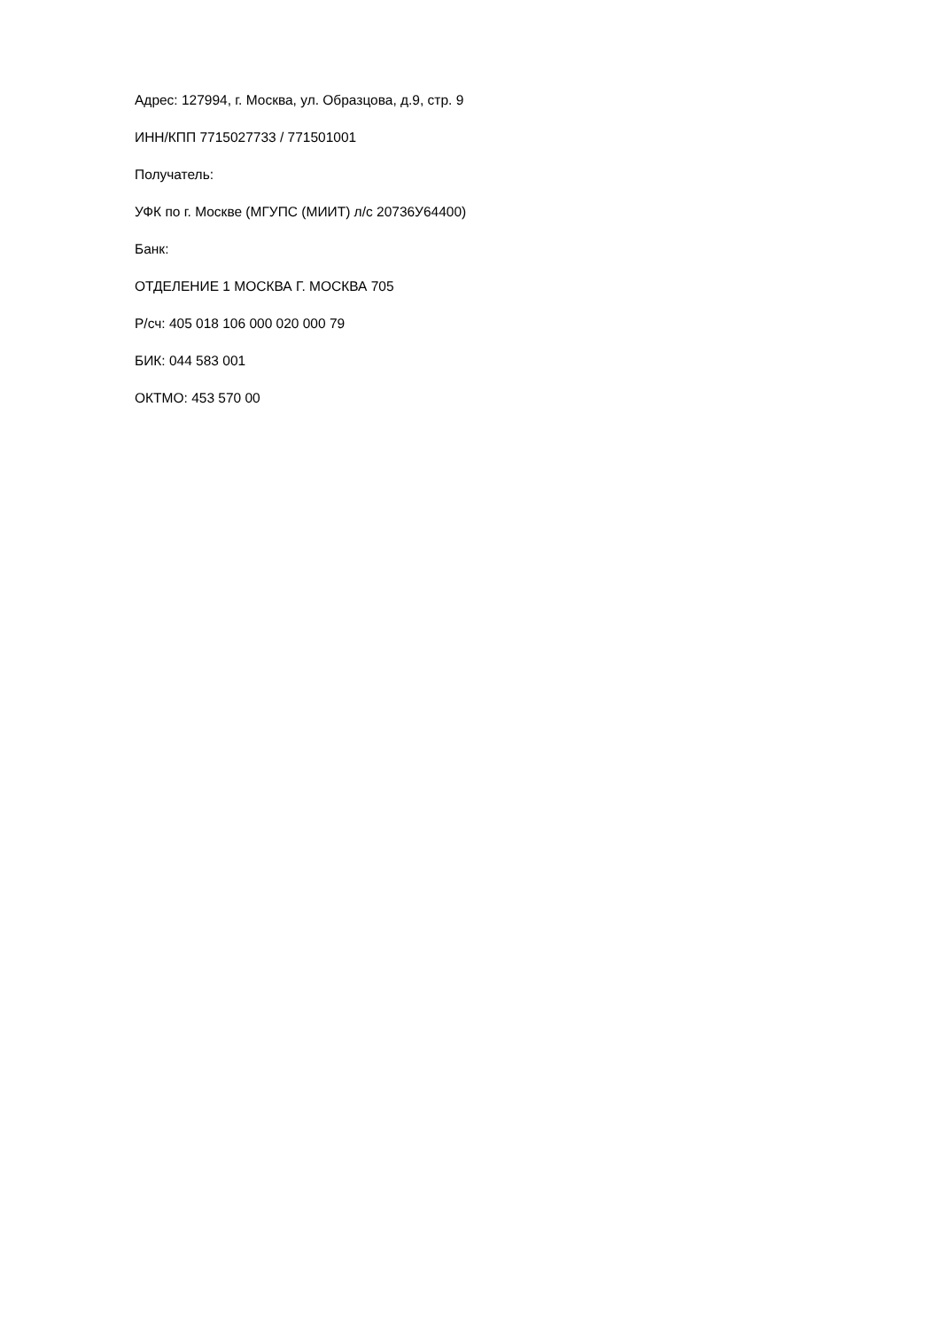Адрес: 127994, г. Москва, ул. Образцова, д.9, стр. 9
ИНН/КПП 7715027733 / 771501001
Получатель:
УФК по г. Москве (МГУПС (МИИТ) л/с 20736У64400)
Банк:
ОТДЕЛЕНИЕ 1 МОСКВА Г. МОСКВА 705
Р/сч: 405 018 106 000 020 000 79
БИК: 044 583 001
ОКТМО: 453 570 00